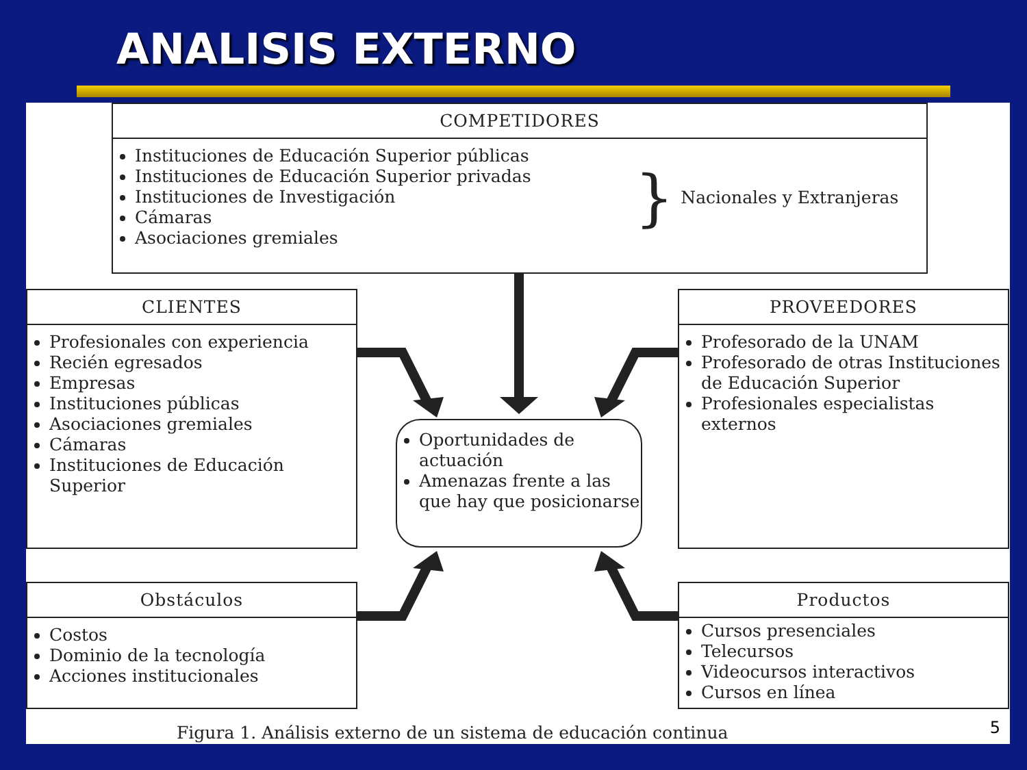ANALISIS EXTERNO
COMPETIDORES
Instituciones de Educación Superior públicas
Instituciones de Educación Superior privadas
Instituciones de Investigación
Cámaras
Asociaciones gremiales
}
Nacionales y Extranjeras
CLIENTES
Profesionales con experiencia
Recién egresados
Empresas
Instituciones públicas
Asociaciones gremiales
Cámaras
Instituciones de Educación Superior
PROVEEDORES
Profesorado de la UNAM
Profesorado de otras Instituciones de Educación Superior
Profesionales especialistas externos
Oportunidades de actuación
Amenazas frente a las que hay que posicionarse
Obstáculos
Costos
Dominio de la tecnología
Acciones institucionales
Productos
Cursos presenciales
Telecursos
Videocursos interactivos
Cursos en línea
Figura 1. Análisis externo de un sistema de educación continua
5